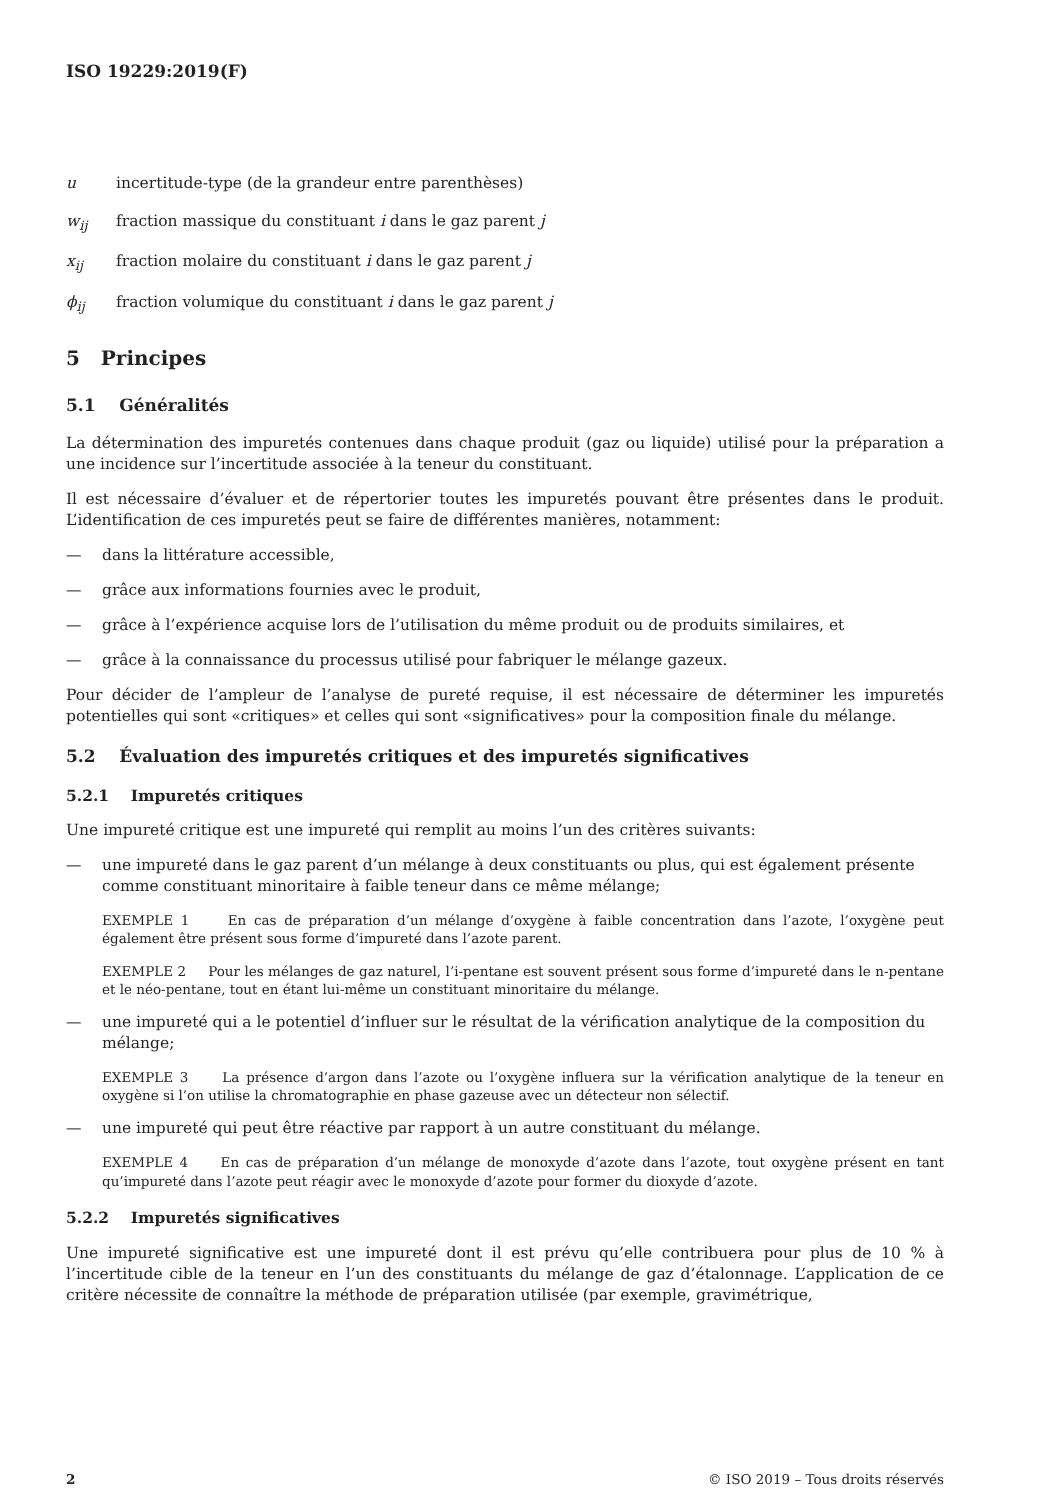ISO 19229:2019(F)
u incertitude-type (de la grandeur entre parenthèses)
w<sub>ij</sub> fraction massique du constituant i dans le gaz parent j
x<sub>ij</sub> fraction molaire du constituant i dans le gaz parent j
ϕ<sub>ij</sub> fraction volumique du constituant i dans le gaz parent j
5 Principes
5.1 Généralités
La détermination des impuretés contenues dans chaque produit (gaz ou liquide) utilisé pour la préparation a une incidence sur l’incertitude associée à la teneur du constituant.
Il est nécessaire d’évaluer et de répertorier toutes les impuretés pouvant être présentes dans le produit. L’identification de ces impuretés peut se faire de différentes manières, notamment:
— dans la littérature accessible,
— grâce aux informations fournies avec le produit,
— grâce à l’expérience acquise lors de l’utilisation du même produit ou de produits similaires, et
— grâce à la connaissance du processus utilisé pour fabriquer le mélange gazeux.
Pour décider de l’ampleur de l’analyse de pureté requise, il est nécessaire de déterminer les impuretés potentielles qui sont «critiques» et celles qui sont «significatives» pour la composition finale du mélange.
5.2 Évaluation des impuretés critiques et des impuretés significatives
5.2.1 Impuretés critiques
Une impureté critique est une impureté qui remplit au moins l’un des critères suivants:
— une impureté dans le gaz parent d’un mélange à deux constituants ou plus, qui est également présente comme constituant minoritaire à faible teneur dans ce même mélange;
EXEMPLE 1 En cas de préparation d’un mélange d’oxygène à faible concentration dans l’azote, l’oxygène peut également être présent sous forme d’impureté dans l’azote parent.
EXEMPLE 2 Pour les mélanges de gaz naturel, l’i-pentane est souvent présent sous forme d’impureté dans le n-pentane et le néo-pentane, tout en étant lui-même un constituant minoritaire du mélange.
— une impureté qui a le potentiel d’influer sur le résultat de la vérification analytique de la composition du mélange;
EXEMPLE 3 La présence d’argon dans l’azote ou l’oxygène influera sur la vérification analytique de la teneur en oxygène si l’on utilise la chromatographie en phase gazeuse avec un détecteur non sélectif.
— une impureté qui peut être réactive par rapport à un autre constituant du mélange.
EXEMPLE 4 En cas de préparation d’un mélange de monoxyde d’azote dans l’azote, tout oxygène présent en tant qu’impureté dans l’azote peut réagir avec le monoxyde d’azote pour former du dioxyde d’azote.
5.2.2 Impuretés significatives
Une impureté significative est une impureté dont il est prévu qu’elle contribuera pour plus de 10 % à l’incertitude cible de la teneur en l’un des constituants du mélange de gaz d’étalonnage. L’application de ce critère nécessite de connaître la méthode de préparation utilisée (par exemple, gravimétrique,
2 © ISO 2019 – Tous droits réservés